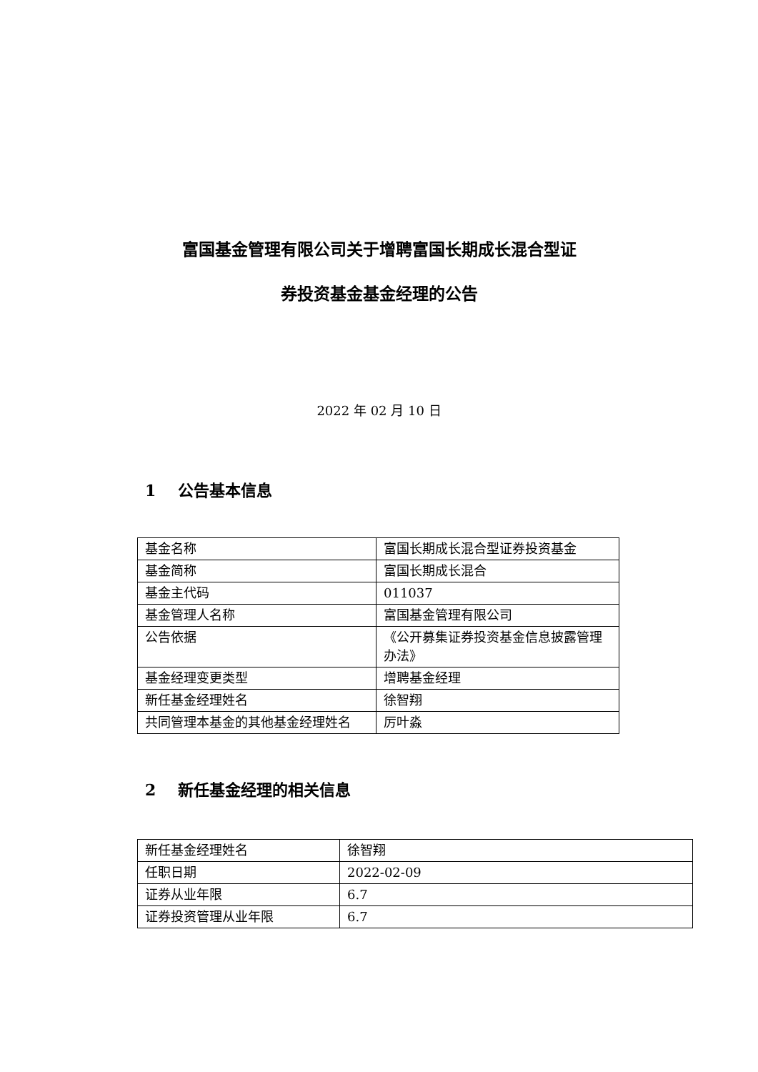富国基金管理有限公司关于增聘富国长期成长混合型证
券投资基金基金经理的公告
2022 年 02 月 10 日
1 公告基本信息
| 基金名称 | 富国长期成长混合型证券投资基金 |
| 基金简称 | 富国长期成长混合 |
| 基金主代码 | 011037 |
| 基金管理人名称 | 富国基金管理有限公司 |
| 公告依据 | 《公开募集证券投资基金信息披露管理办法》 |
| 基金经理变更类型 | 增聘基金经理 |
| 新任基金经理姓名 | 徐智翔 |
| 共同管理本基金的其他基金经理姓名 | 厉叶淼 |
2 新任基金经理的相关信息
| 新任基金经理姓名 | 徐智翔 |
| 任职日期 | 2022-02-09 |
| 证券从业年限 | 6.7 |
| 证券投资管理从业年限 | 6.7 |